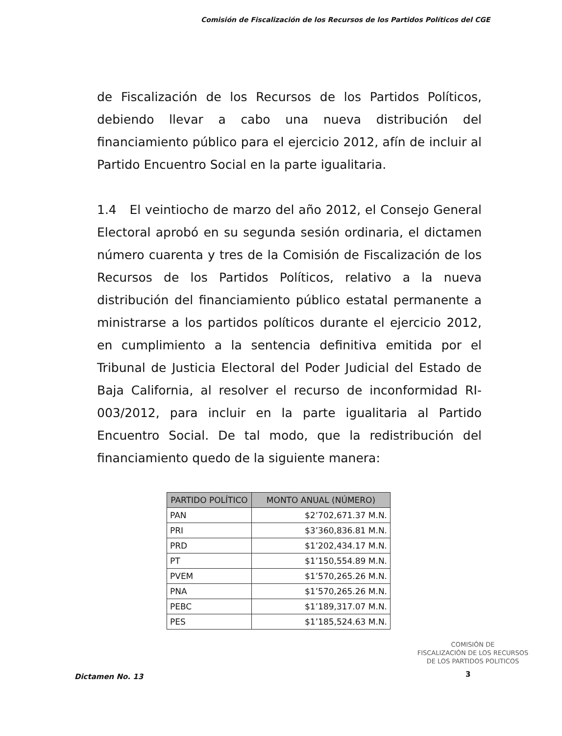Comisión de Fiscalización de los Recursos de los Partidos Políticos del CGE
de Fiscalización de los Recursos de los Partidos Políticos, debiendo llevar a cabo una nueva distribución del financiamiento público para el ejercicio 2012, afín de incluir al Partido Encuentro Social en la parte igualitaria.
1.4 El veintiocho de marzo del año 2012, el Consejo General Electoral aprobó en su segunda sesión ordinaria, el dictamen número cuarenta y tres de la Comisión de Fiscalización de los Recursos de los Partidos Políticos, relativo a la nueva distribución del financiamiento público estatal permanente a ministrarse a los partidos políticos durante el ejercicio 2012, en cumplimiento a la sentencia definitiva emitida por el Tribunal de Justicia Electoral del Poder Judicial del Estado de Baja California, al resolver el recurso de inconformidad RI-003/2012, para incluir en la parte igualitaria al Partido Encuentro Social. De tal modo, que la redistribución del financiamiento quedo de la siguiente manera:
| PARTIDO POLÍTICO | MONTO ANUAL (NÚMERO) |
| --- | --- |
| PAN | $2’702,671.37 M.N. |
| PRI | $3’360,836.81 M.N. |
| PRD | $1’202,434.17 M.N. |
| PT | $1’150,554.89 M.N. |
| PVEM | $1’570,265.26 M.N. |
| PNA | $1’570,265.26 M.N. |
| PEBC | $1’189,317.07 M.N. |
| PES | $1’185,524.63 M.N. |
COMISIÓN DE
FISCALIZACIÓN DE LOS RECURSOS
DE LOS PARTIDOS POLITICOS
Dictamen No. 13 3